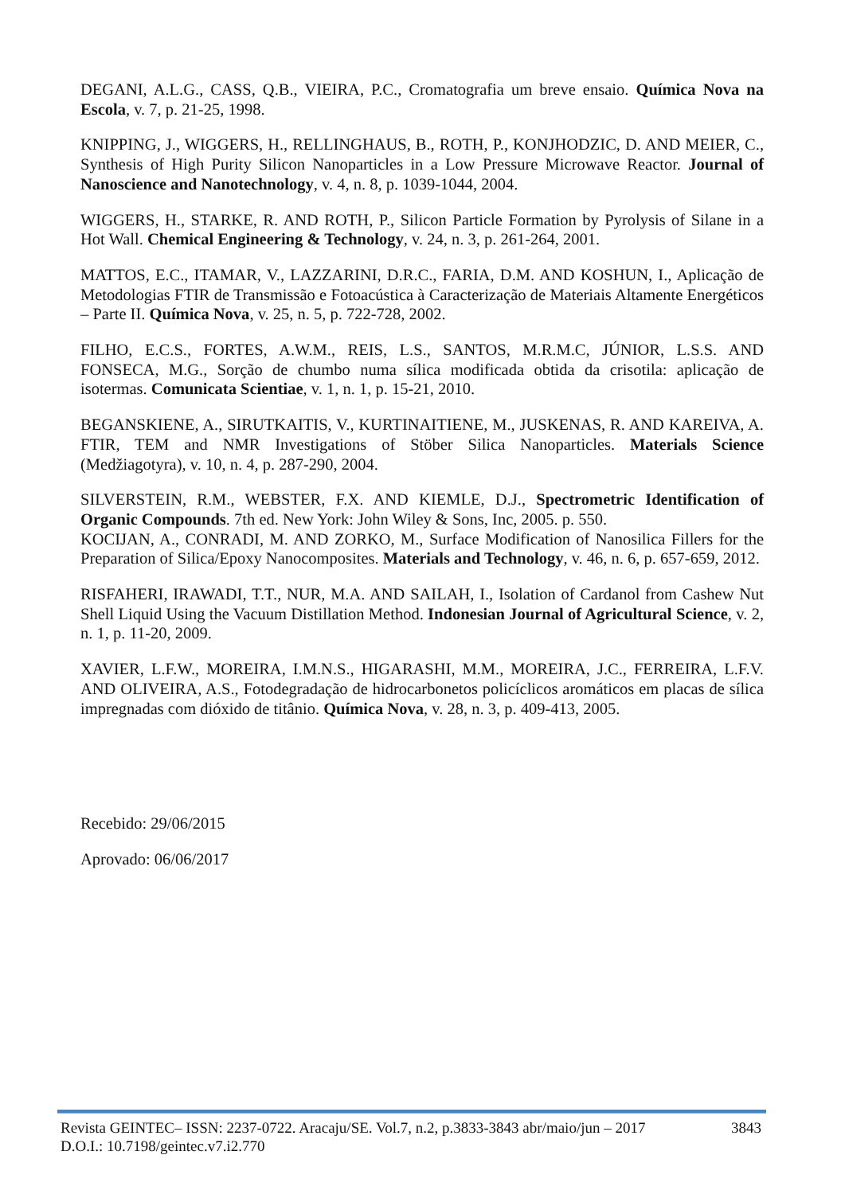DEGANI, A.L.G., CASS, Q.B., VIEIRA, P.C., Cromatografia um breve ensaio. Química Nova na Escola, v. 7, p. 21-25, 1998.
KNIPPING, J., WIGGERS, H., RELLINGHAUS, B., ROTH, P., KONJHODZIC, D. AND MEIER, C., Synthesis of High Purity Silicon Nanoparticles in a Low Pressure Microwave Reactor. Journal of Nanoscience and Nanotechnology, v. 4, n. 8, p. 1039-1044, 2004.
WIGGERS, H., STARKE, R. AND ROTH, P., Silicon Particle Formation by Pyrolysis of Silane in a Hot Wall. Chemical Engineering & Technology, v. 24, n. 3, p. 261-264, 2001.
MATTOS, E.C., ITAMAR, V., LAZZARINI, D.R.C., FARIA, D.M. AND KOSHUN, I., Aplicação de Metodologias FTIR de Transmissão e Fotoacústica à Caracterização de Materiais Altamente Energéticos – Parte II. Química Nova, v. 25, n. 5, p. 722-728, 2002.
FILHO, E.C.S., FORTES, A.W.M., REIS, L.S., SANTOS, M.R.M.C, JÚNIOR, L.S.S. AND FONSECA, M.G., Sorção de chumbo numa sílica modificada obtida da crisotila: aplicação de isotermas. Comunicata Scientiae, v. 1, n. 1, p. 15-21, 2010.
BEGANSKIENE, A., SIRUTKAITIS, V., KURTINAITIENE, M., JUSKENAS, R. AND KAREIVA, A. FTIR, TEM and NMR Investigations of Stöber Silica Nanoparticles. Materials Science (Medžiagotyra), v. 10, n. 4, p. 287-290, 2004.
SILVERSTEIN, R.M., WEBSTER, F.X. AND KIEMLE, D.J., Spectrometric Identification of Organic Compounds. 7th ed. New York: John Wiley & Sons, Inc, 2005. p. 550.
KOCIJAN, A., CONRADI, M. AND ZORKO, M., Surface Modification of Nanosilica Fillers for the Preparation of Silica/Epoxy Nanocomposites. Materials and Technology, v. 46, n. 6, p. 657-659, 2012.
RISFAHERI, IRAWADI, T.T., NUR, M.A. AND SAILAH, I., Isolation of Cardanol from Cashew Nut Shell Liquid Using the Vacuum Distillation Method. Indonesian Journal of Agricultural Science, v. 2, n. 1, p. 11-20, 2009.
XAVIER, L.F.W., MOREIRA, I.M.N.S., HIGARASHI, M.M., MOREIRA, J.C., FERREIRA, L.F.V. AND OLIVEIRA, A.S., Fotodegradação de hidrocarbonetos policíclicos aromáticos em placas de sílica impregnadas com dióxido de titânio. Química Nova, v. 28, n. 3, p. 409-413, 2005.
Recebido: 29/06/2015
Aprovado: 06/06/2017
Revista GEINTEC– ISSN: 2237-0722. Aracaju/SE. Vol.7, n.2, p.3833-3843 abr/maio/jun – 2017 3843
D.O.I.: 10.7198/geintec.v7.i2.770